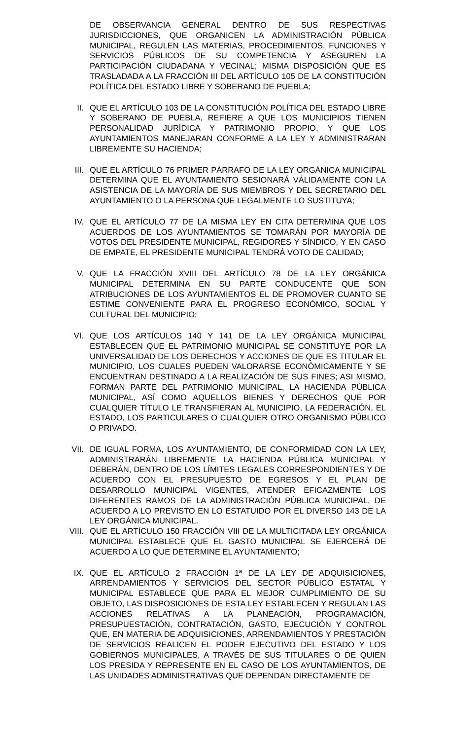DE OBSERVANCIA GENERAL DENTRO DE SUS RESPECTIVAS JURISDICCIONES, QUE ORGANICEN LA ADMINISTRACIÓN PÚBLICA MUNICIPAL, REGULEN LAS MATERIAS, PROCEDIMIENTOS, FUNCIONES Y SERVICIOS PÚBLICOS DE SU COMPETENCIA Y ASEGUREN LA PARTICIPACIÓN CIUDADANA Y VECINAL; MISMA DISPOSICIÓN QUE ES TRASLADADA A LA FRACCIÓN III DEL ARTÍCULO 105 DE LA CONSTITUCIÓN POLÍTICA DEL ESTADO LIBRE Y SOBERANO DE PUEBLA;
II. QUE EL ARTÍCULO 103 DE LA CONSTITUCIÓN POLÍTICA DEL ESTADO LIBRE Y SOBERANO DE PUEBLA, REFIERE A QUE LOS MUNICIPIOS TIENEN PERSONALIDAD JURÍDICA Y PATRIMONIO PROPIO, Y QUE LOS AYUNTAMIENTOS MANEJARAN CONFORME A LA LEY Y ADMINISTRARAN LIBREMENTE SU HACIENDA;
III. QUE EL ARTÍCULO 76 PRIMER PÁRRAFO DE LA LEY ORGÁNICA MUNICIPAL DETERMINA QUE EL AYUNTAMIENTO SESIONARÁ VÁLIDAMENTE CON LA ASISTENCIA DE LA MAYORÍA DE SUS MIEMBROS Y DEL SECRETARIO DEL AYUNTAMIENTO O LA PERSONA QUE LEGALMENTE LO SUSTITUYA;
IV. QUE EL ARTÍCULO 77 DE LA MISMA LEY EN CITA DETERMINA QUE LOS ACUERDOS DE LOS AYUNTAMIENTOS SE TOMARÁN POR MAYORÍA DE VOTOS DEL PRESIDENTE MUNICIPAL, REGIDORES Y SÍNDICO, Y EN CASO DE EMPATE, EL PRESIDENTE MUNICIPAL TENDRÁ VOTO DE CALIDAD;
V. QUE LA FRACCIÓN XVIII DEL ARTÍCULO 78 DE LA LEY ORGÁNICA MUNICIPAL DETERMINA EN SU PARTE CONDUCENTE QUE SON ATRIBUCIONES DE LOS AYUNTAMIENTOS EL DE PROMOVER CUANTO SE ESTIME CONVENIENTE PARA EL PROGRESO ECONÓMICO, SOCIAL Y CULTURAL DEL MUNICIPIO;
VI. QUE LOS ARTÍCULOS 140 Y 141 DE LA LEY ORGÁNICA MUNICIPAL ESTABLECEN QUE EL PATRIMONIO MUNICIPAL SE CONSTITUYE POR LA UNIVERSALIDAD DE LOS DERECHOS Y ACCIONES DE QUE ES TITULAR EL MUNICIPIO, LOS CUALES PUEDEN VALORARSE ECONÓMICAMENTE Y SE ENCUENTRAN DESTINADO A LA REALIZACIÓN DE SUS FINES; ASI MISMO, FORMAN PARTE DEL PATRIMONIO MUNICIPAL, LA HACIENDA PÚBLICA MUNICIPAL, ASÍ COMO AQUELLOS BIENES Y DERECHOS QUE POR CUALQUIER TÍTULO LE TRANSFIERAN AL MUNICIPIO, LA FEDERACIÓN, EL ESTADO, LOS PARTICULARES O CUALQUIER OTRO ORGANISMO PÚBLICO O PRIVADO.
VII. DE IGUAL FORMA, LOS AYUNTAMIENTO, DE CONFORMIDAD CON LA LEY, ADMINISTRARÁN LIBREMENTE LA HACIENDA PÚBLICA MUNICIPAL Y DEBERÁN, DENTRO DE LOS LÍMITES LEGALES CORRESPONDIENTES Y DE ACUERDO CON EL PRESUPUESTO DE EGRESOS Y EL PLAN DE DESARROLLO MUNICIPAL VIGENTES, ATENDER EFICAZMENTE LOS DIFERENTES RAMOS DE LA ADMINISTRACIÓN PÚBLICA MUNICIPAL, DE ACUERDO A LO PREVISTO EN LO ESTATUIDO POR EL DIVERSO 143 DE LA LEY ORGÁNICA MUNICIPAL.
VIII. QUE EL ARTÍCULO 150 FRACCIÓN VIII DE LA MULTICITADA LEY ORGÁNICA MUNICIPAL ESTABLECE QUE EL GASTO MUNICIPAL SE EJERCERÁ DE ACUERDO A LO QUE DETERMINE EL AYUNTAMIENTO;
IX. QUE EL ARTÍCULO 2 FRACCIÓN 1ª DE LA LEY DE ADQUISICIONES, ARRENDAMIENTOS Y SERVICIOS DEL SECTOR PÚBLICO ESTATAL Y MUNICIPAL ESTABLECE QUE PARA EL MEJOR CUMPLIMIENTO DE SU OBJETO, LAS DISPOSICIONES DE ESTA LEY ESTABLECEN Y REGULAN LAS ACCIONES RELATIVAS A LA PLANEACIÓN, PROGRAMACIÓN, PRESUPUESTACIÓN, CONTRATACIÓN, GASTO, EJECUCIÓN Y CONTROL QUE, EN MATERIA DE ADQUISICIONES, ARRENDAMIENTOS Y PRESTACIÓN DE SERVICIOS REALICEN EL PODER EJECUTIVO DEL ESTADO Y LOS GOBIERNOS MUNICIPALES, A TRAVÉS DE SUS TITULARES O DE QUIEN LOS PRESIDA Y REPRESENTE EN EL CASO DE LOS AYUNTAMIENTOS, DE LAS UNIDADES ADMINISTRATIVAS QUE DEPENDAN DIRECTAMENTE DE